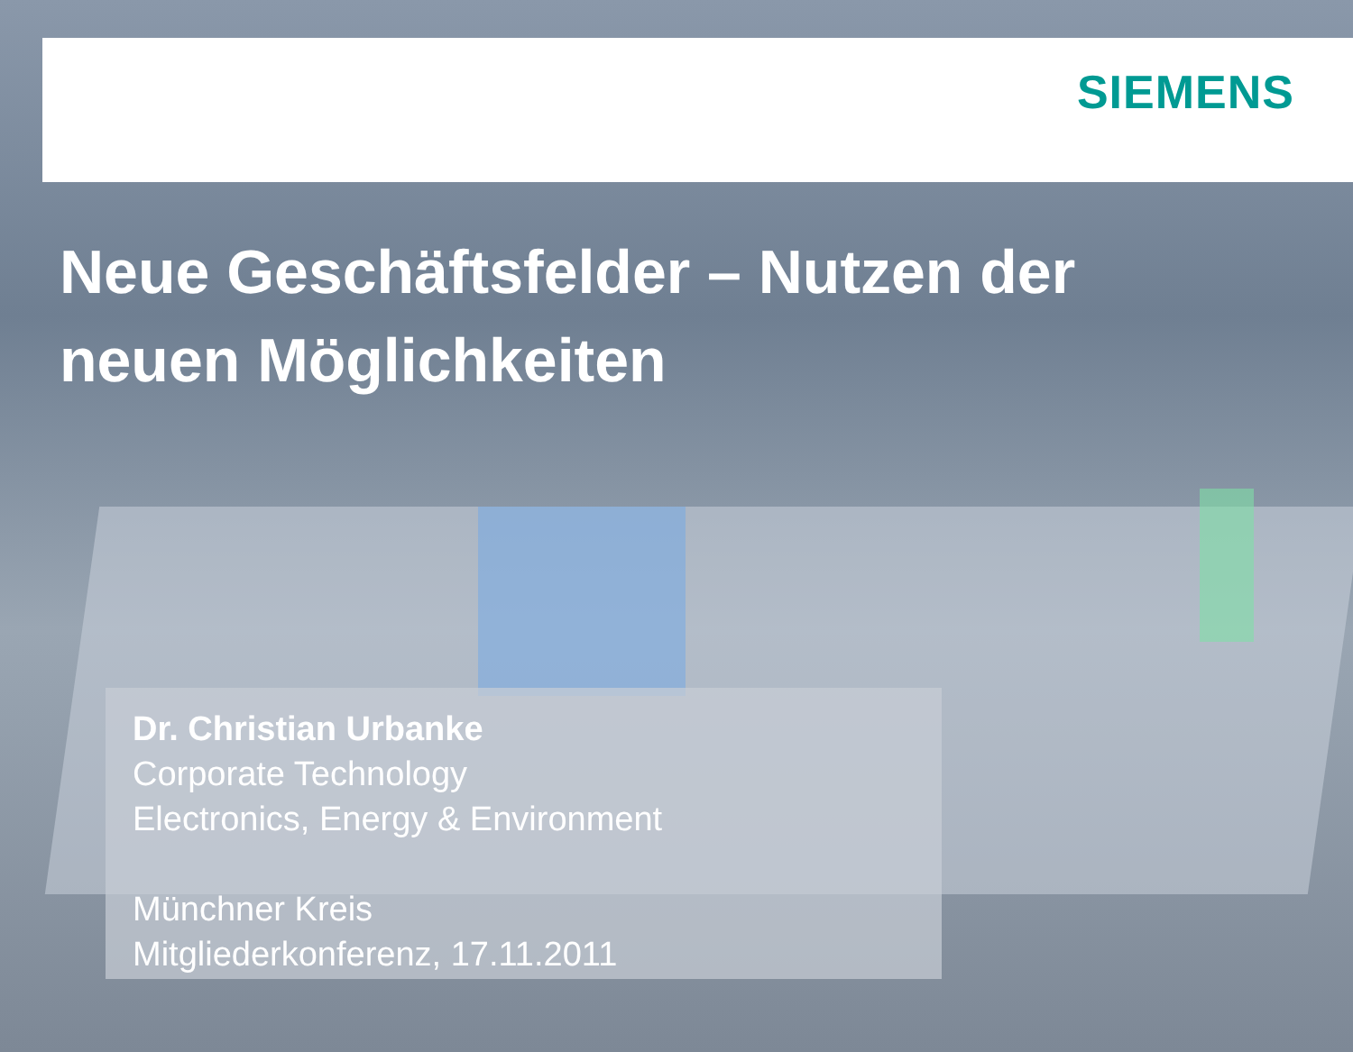SIEMENS
Neue Geschäftsfelder – Nutzen der
neuen Möglichkeiten
Dr. Christian Urbanke
Corporate Technology
Electronics, Energy & Environment
Münchner Kreis
Mitgliederkonferenz, 17.11.2011